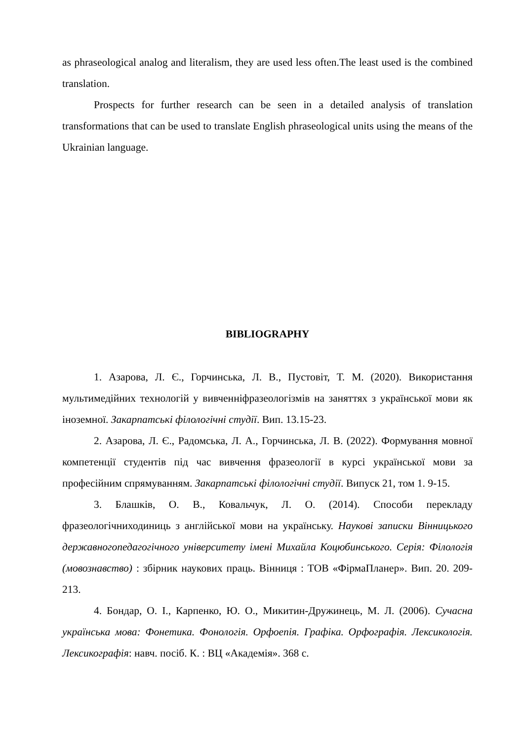as phraseological analog and literalism, they are used less often.The least used is the combined translation.
Prospects for further research can be seen in a detailed analysis of translation transformations that can be used to translate English phraseological units using the means of the Ukrainian language.
BIBLIOGRAPHY
1. Азарова, Л. Є., Горчинська, Л. В., Пустовіт, Т. М. (2020). Використання мультимедійних технологій у вивченніфразеологізмів на заняттях з української мови як іноземної. Закарпатські філологічні студії. Вип. 13.15-23.
2. Азарова, Л. Є., Радомська, Л. А., Горчинська, Л. В. (2022). Формування мовної компетенції студентів під час вивчення фразеології в курсі української мови за професійним спрямуванням. Закарпатські філологічні студії. Випуск 21, том 1. 9-15.
3. Блашків, О. В., Ковальчук, Л. О. (2014). Способи перекладу фразеологічниходиниць з англійської мови на українську. Наукові записки Вінницького державногопедагогічного університету імені Михайла Коцюбинського. Серія: Філологія (мовознавство) : збірник наукових праць. Вінниця : ТОВ «ФірмаПланер». Вип. 20. 209-213.
4. Бондар, О. І., Карпенко, Ю. О., Микитин-Дружинець, М. Л. (2006). Сучасна українська мова: Фонетика. Фонологія. Орфоепія. Графіка. Орфографія. Лексикологія. Лексикографія: навч. посіб. К. : ВЦ «Академія». 368 с.